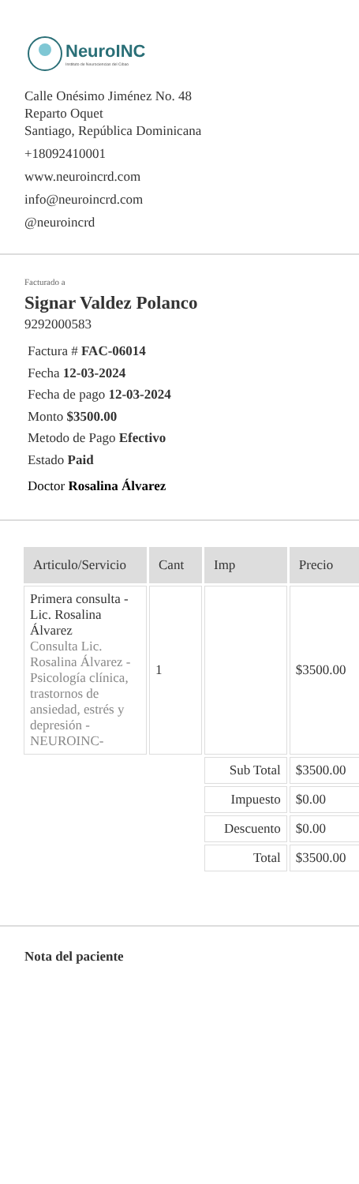NeuroINC
Instituto de Neurociencias del Cibao
Calle Onésimo Jiménez No. 48
Reparto Oquet
Santiago, República Dominicana
+18092410001
www.neuroincrd.com
info@neuroincrd.com
@neuroincrd
Facturado a
Signar Valdez Polanco
9292000583
Factura # FAC-06014
Fecha 12-03-2024
Fecha de pago 12-03-2024
Monto $3500.00
Metodo de Pago Efectivo
Estado Paid
Doctor Rosalina Álvarez
| Articulo/Servicio | Cant | Imp | Precio |
| --- | --- | --- | --- |
| Primera consulta - Lic. Rosalina Álvarez Consulta Lic. Rosalina Álvarez - Psicología clínica, trastornos de ansiedad, estrés y depresión - NEUROINC- | 1 | | $3500.00 |
| | | Sub Total | $3500.00 |
| | | Impuesto | $0.00 |
| | | Descuento | $0.00 |
| | | Total | $3500.00 |
Nota del paciente